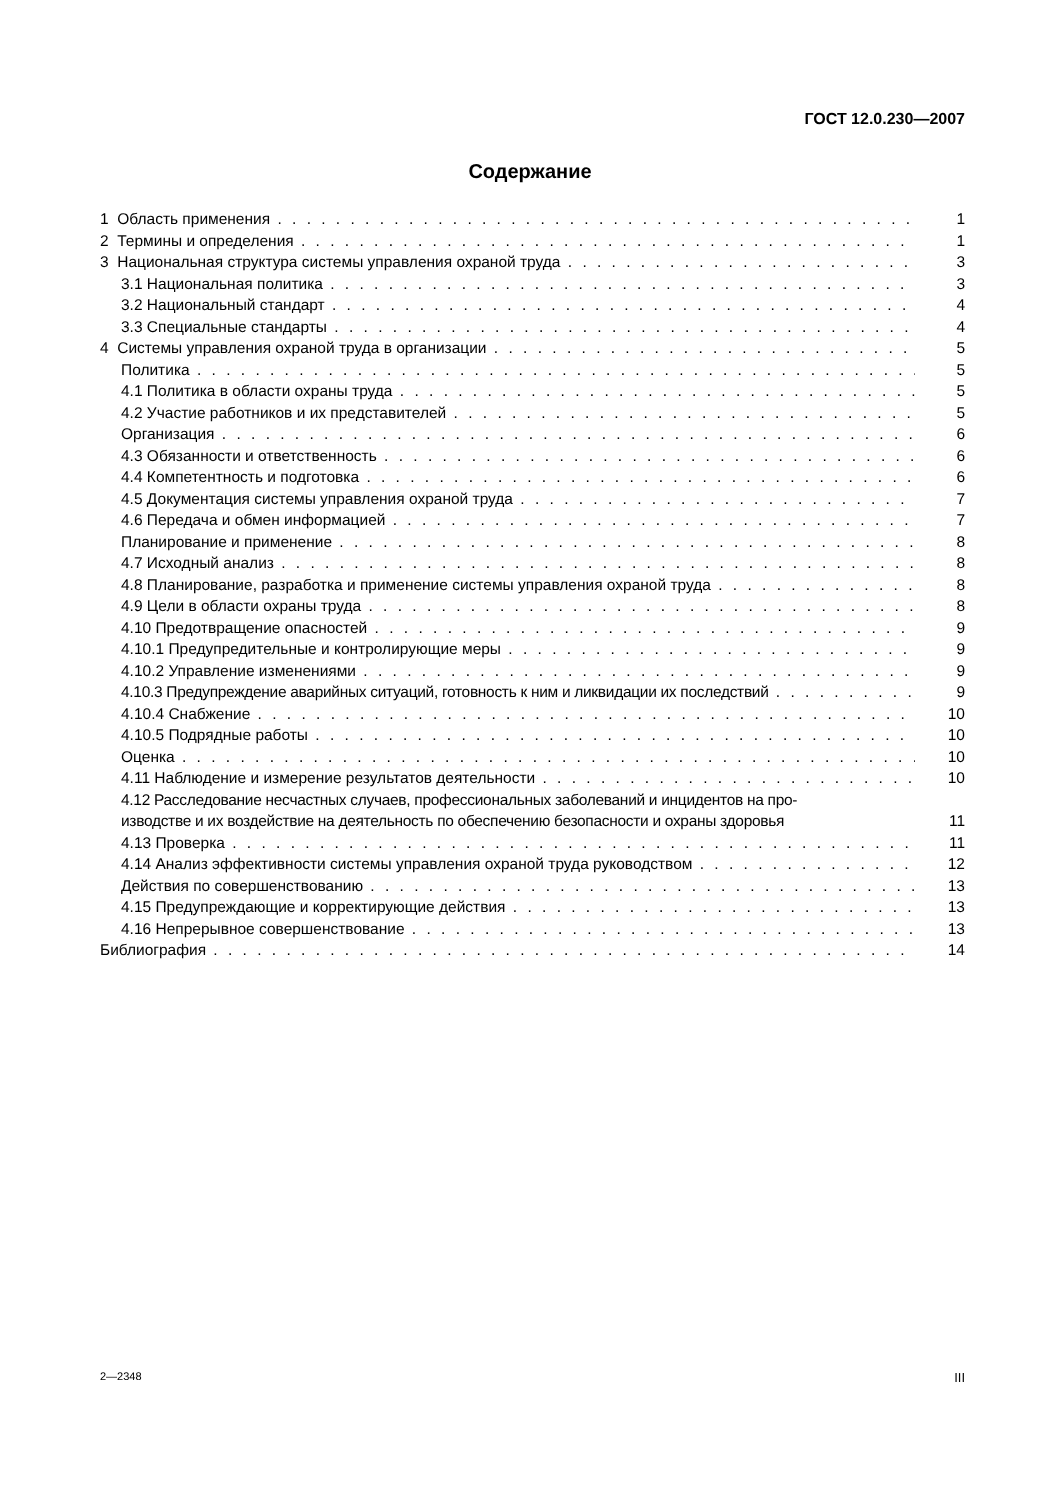ГОСТ 12.0.230—2007
Содержание
1 Область применения 1
2 Термины и определения 1
3 Национальная структура системы управления охраной труда 3
3.1 Национальная политика 3
3.2 Национальный стандарт 4
3.3 Специальные стандарты 4
4 Системы управления охраной труда в организации 5
Политика 5
4.1 Политика в области охраны труда 5
4.2 Участие работников и их представителей 5
Организация 6
4.3 Обязанности и ответственность 6
4.4 Компетентность и подготовка 6
4.5 Документация системы управления охраной труда 7
4.6 Передача и обмен информацией 7
Планирование и применение 8
4.7 Исходный анализ 8
4.8 Планирование, разработка и применение системы управления охраной труда 8
4.9 Цели в области охраны труда 8
4.10 Предотвращение опасностей 9
4.10.1 Предупредительные и контролирующие меры 9
4.10.2 Управление изменениями 9
4.10.3 Предупреждение аварийных ситуаций, готовность к ним и ликвидации их последствий 9
4.10.4 Снабжение 10
4.10.5 Подрядные работы 10
Оценка 10
4.11 Наблюдение и измерение результатов деятельности 10
4.12 Расследование несчастных случаев, профессиональных заболеваний и инцидентов на про-
изводстве и их воздействие на деятельность по обеспечению безопасности и охраны здоровья 11
4.13 Проверка 11
4.14 Анализ эффективности системы управления охраной труда руководством 12
Действия по совершенствованию 13
4.15 Предупреждающие и корректирующие действия 13
4.16 Непрерывное совершенствование 13
Библиография 14
2—2348 III